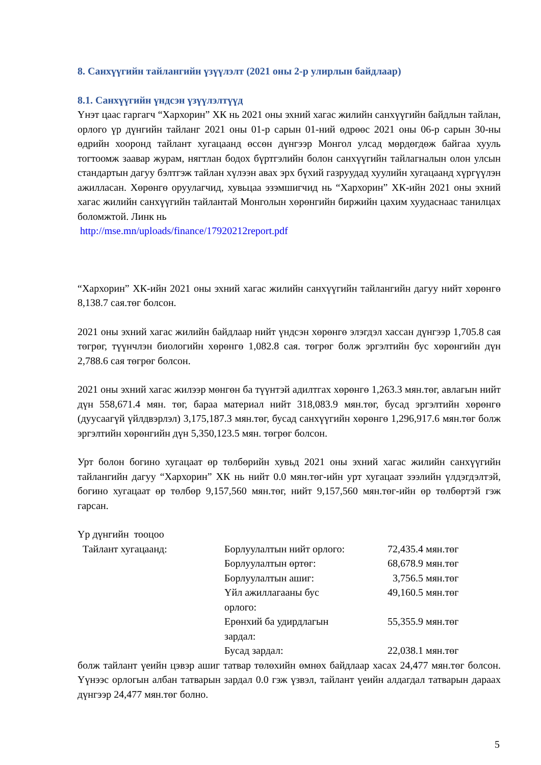8. Санхүүгийн тайлангийн үзүүлэлт (2021 оны 2-р улирлын байдлаар)
8.1. Санхүүгийн үндсэн үзүүлэлтүүд
Үнэт цаас гаргагч “Хархорин” ХК нь 2021 оны эхний хагас жилийн санхүүгийн байдлын тайлан, орлого үр дүнгийн тайланг 2021 оны 01-р сарын 01-ний өдрөөс 2021 оны 06-р сарын 30-ны өдрийн хооронд тайлант хугацаанд өссөн дүнгээр Монгол улсад мөрдөгдөж байгаа хууль тогтоомж заавар журам, нягтлан бодох бүртгэлийн болон санхүүгийн тайлагналын олон улсын стандартын дагуу бэлтгэж тайлан хүлээн авах эрх бүхий газруудад хуулийн хугацаанд хүргүүлэн ажилласан. Хөрөнгө оруулагчид, хувьцаа эзэмшигчид нь “Хархорин” ХК-ийн 2021 оны эхний хагас жилийн санхүүгийн тайлантай Монголын хөрөнгийн биржийн цахим хуудаснаас танилцах боломжтой. Линк нь
http://mse.mn/uploads/finance/17920212report.pdf
“Хархорин” ХК-ийн 2021 оны эхний хагас жилийн санхүүгийн тайлангийн дагуу нийт хөрөнгө 8,138.7 сая.төг болсон.
2021 оны эхний хагас жилийн байдлаар нийт үндсэн хөрөнгө элэгдэл хассан дүнгээр 1,705.8 сая төгрөг, түүнчлэн биологийн хөрөнгө 1,082.8 сая. төгрөг болж эргэлтийн бус хөрөнгийн дүн 2,788.6 сая төгрөг болсон.
2021 оны эхний хагас жилээр мөнгөн ба түүнтэй адилтгах хөрөнгө 1,263.3 мян.төг, авлагын нийт дүн 558,671.4 мян. төг, бараа материал нийт 318,083.9 мян.төг, бусад эргэлтийн хөрөнгө (дуусаагүй үйлдвэрлэл) 3,175,187.3 мян.төг, бусад санхүүгийн хөрөнгө 1,296,917.6 мян.төг болж эргэлтийн хөрөнгийн дүн 5,350,123.5 мян. төгрөг болсон.
Урт болон богино хугацаат өр төлбөрийн хувьд 2021 оны эхний хагас жилийн санхүүгийн тайлангийн дагуу “Хархорин” ХК нь нийт 0.0 мян.төг-ийн урт хугацаат зээлийн үлдэгдэлтэй, богино хугацаат өр төлбөр 9,157,560 мян.төг, нийт 9,157,560 мян.төг-ийн өр төлбөртэй гэж гарсан.
Үр дүнгийн тооцоо
| Тайлант хугацаанд: | Борлуулалтын нийт орлого: | 72,435.4 мян.төг |
| | Борлуулалтын өртөг: | 68,678.9 мян.төг |
| | Борлуулалтын ашиг: | 3,756.5 мян.төг |
| | Үйл ажиллагааны бус орлого: | 49,160.5 мян.төг |
| | Ерөнхий ба удирдлагын зардал: | 55,355.9 мян.төг |
| | Бусад зардал: | 22,038.1 мян.төг |
болж тайлант үеийн цэвэр ашиг татвар төлөхийн өмнөх байдлаар хасах 24,477 мян.төг болсон. Үүнээс орлогын албан татварын зардал 0.0 гэж үзвэл, тайлант үеийн алдагдал татварын дараах дүнгээр 24,477 мян.төг болно.
5